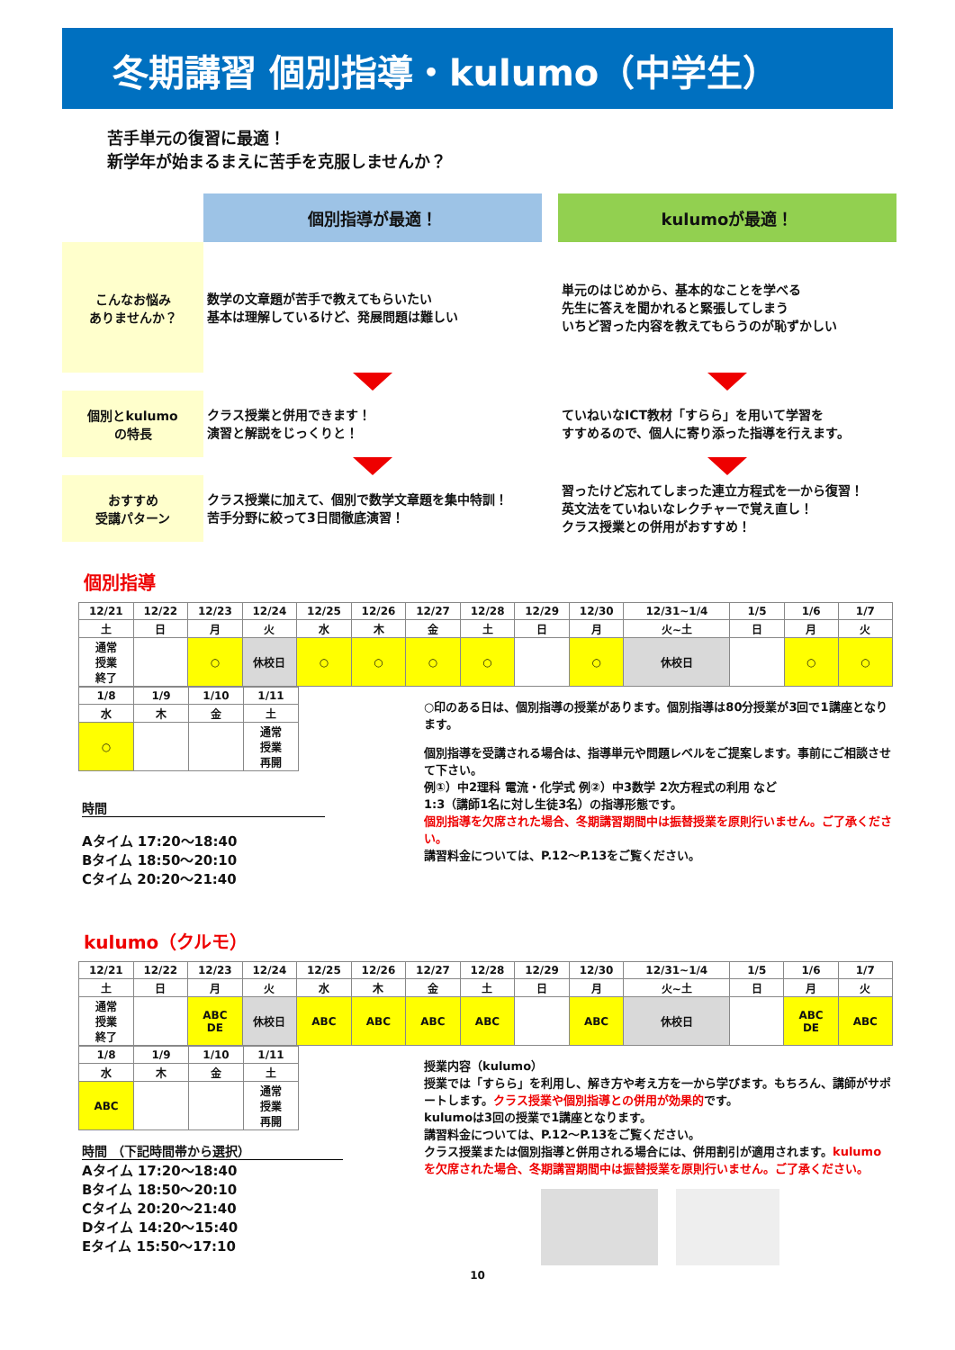冬期講習 個別指導・kulumo（中学生）
苦手単元の復習に最適！
新学年が始まるまえに苦手を克服しませんか？
個別指導が最適！
kulumoが最適！
こんなお悩み
ありませんか？
数学の文章題が苦手で教えてもらいたい
基本は理解しているけど、発展問題は難しい
単元のはじめから、基本的なことを学べる
先生に答えを聞かれると緊張してしまう
いちど習った内容を教えてもらうのが恥ずかしい
個別とkulumo
の特長
クラス授業と併用できます！
演習と解説をじっくりと！
ていねいなICT教材「すらら」を用いて学習を
すすめるので、個人に寄り添った指導を行えます。
おすすめ
受講パターン
クラス授業に加えて、個別で数学文章題を集中特訓！
苦手分野に絞って3日間徹底演習！
習ったけど忘れてしまった連立方程式を一から復習！
英文法をていねいなレクチャーで覚え直し！
クラス授業との併用がおすすめ！
個別指導
| 12/21 | 12/22 | 12/23 | 12/24 | 12/25 | 12/26 | 12/27 | 12/28 | 12/29 | 12/30 | 12/31~1/4 | 1/5 | 1/6 | 1/7 |
| 土 | 日 | 月 | 火 | 水 | 木 | 金 | 土 | 日 | 月 | 火~土 | 日 | 月 | 火 |
| 通常 授業 終了 | | ○ | 休校日 | ○ | ○ | ○ | ○ | | ○ | 休校日 | | ○ | ○ |
| 1/8 | 1/9 | 1/10 | 1/11 |
| 水 | 木 | 金 | 土 |
| ○ | | | 通常 授業 再開 |
時間
Aタイム 17:20～18:40
Bタイム 18:50～20:10
Cタイム 20:20～21:40
○印のある日は、個別指導の授業があります。個別指導は80分授業が3回で1講座となります。
個別指導を受講される場合は、指導単元や問題レベルをご提案します。事前にご相談させて下さい。
例①）中2理科 電流・化学式 例②）中3数学 2次方程式の利用 など
1:3（講師1名に対し生徒3名）の指導形態です。
個別指導を欠席された場合、冬期講習期間中は振替授業を原則行いません。ご了承ください。
講習料金については、P.12～P.13をご覧ください。
kulumo（クルモ）
| 12/21 | 12/22 | 12/23 | 12/24 | 12/25 | 12/26 | 12/27 | 12/28 | 12/29 | 12/30 | 12/31~1/4 | 1/5 | 1/6 | 1/7 |
| 土 | 日 | 月 | 火 | 水 | 木 | 金 | 土 | 日 | 月 | 火~土 | 日 | 月 | 火 |
| 通常 授業 終了 | | ABC DE | 休校日 | ABC | ABC | ABC | ABC | | ABC | 休校日 | | ABC DE | ABC |
| 1/8 | 1/9 | 1/10 | 1/11 |
| 水 | 木 | 金 | 土 |
| ABC | | | 通常 授業 再開 |
時間 （下記時間帯から選択）
Aタイム 17:20～18:40
Bタイム 18:50～20:10
Cタイム 20:20～21:40
Dタイム 14:20～15:40
Eタイム 15:50～17:10
授業内容（kulumo）
授業では「すらら」を利用し、解き方や考え方を一から学びます。もちろん、講師がサポートします。クラス授業や個別指導との併用が効果的です。
kulumoは3回の授業で1講座となります。
講習料金については、P.12～P.13をご覧ください。
クラス授業または個別指導と併用される場合には、併用割引が適用されます。kulumoを欠席された場合、冬期講習期間中は振替授業を原則行いません。ご了承ください。
10